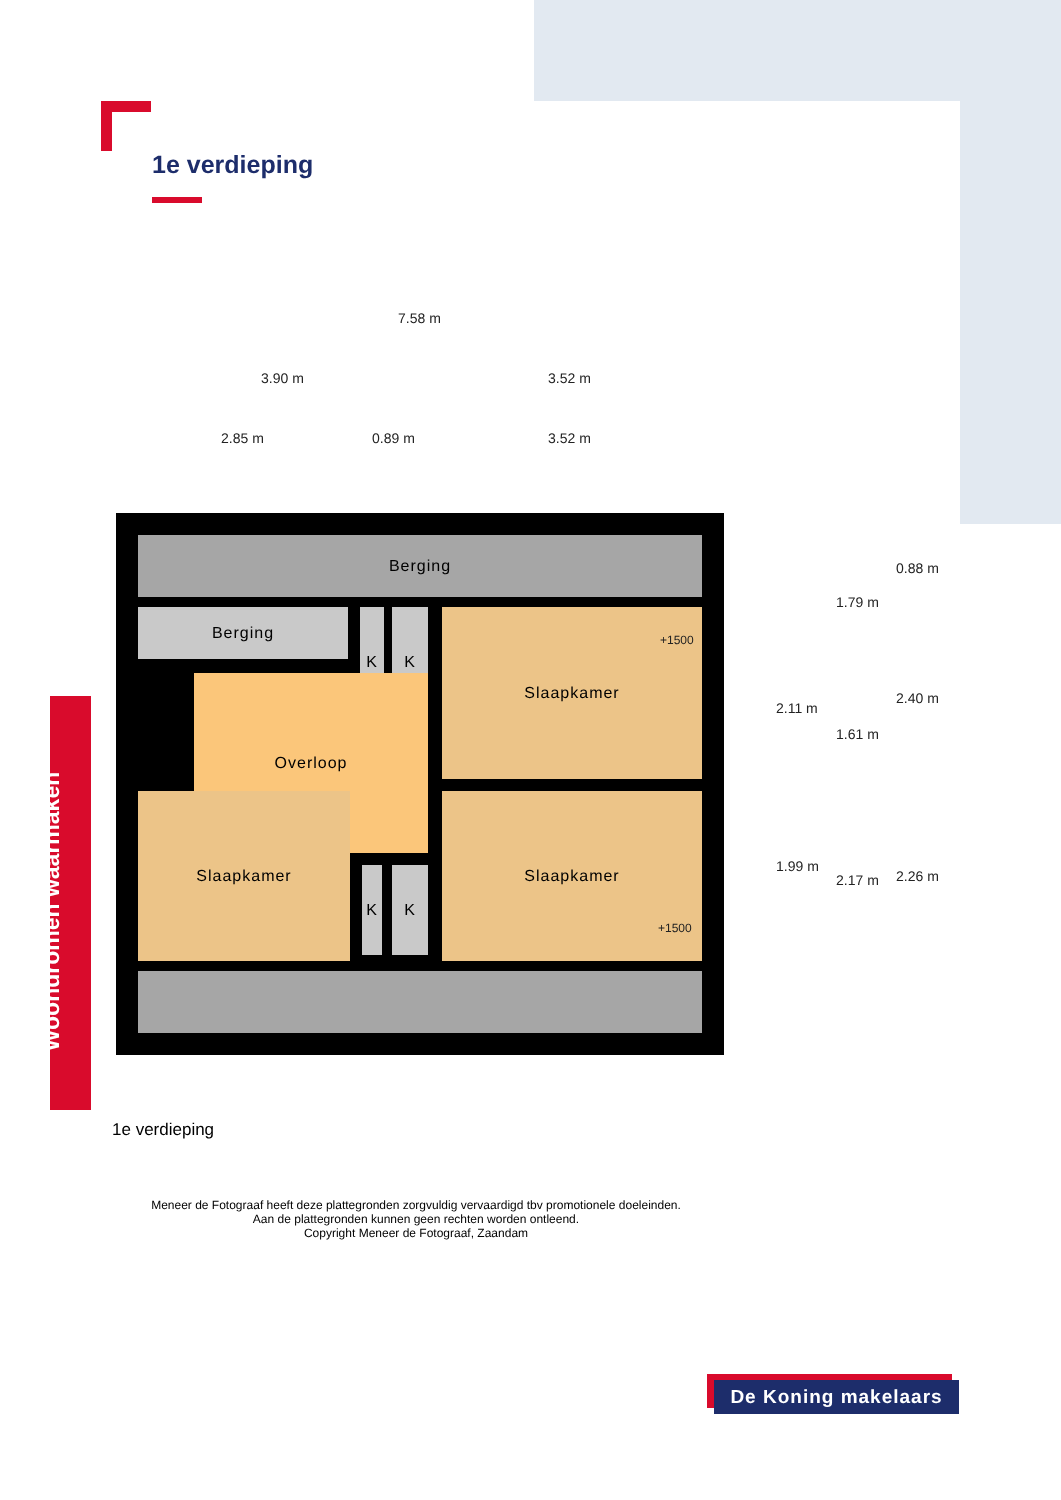1e verdieping
Woondromen waarmaken
7.58 m
3.90 m 3.52 m
2.85 m 0.89 m 3.52 m
Berging
Berging K K
Overloop
Slaapkamer
+1500
Slaapkamer
K K
Slaapkamer
+1500
0.88 m
1.79 m
2.11 m
2.40 m
1.61 m
1.99 m
2.17 m 2.26 m
1e verdieping
Meneer de Fotograaf heeft deze plattegronden zorgvuldig vervaardigd tbv promotionele doeleinden.
Aan de plattegronden kunnen geen rechten worden ontleend.
Copyright Meneer de Fotograaf, Zaandam
De Koning makelaars